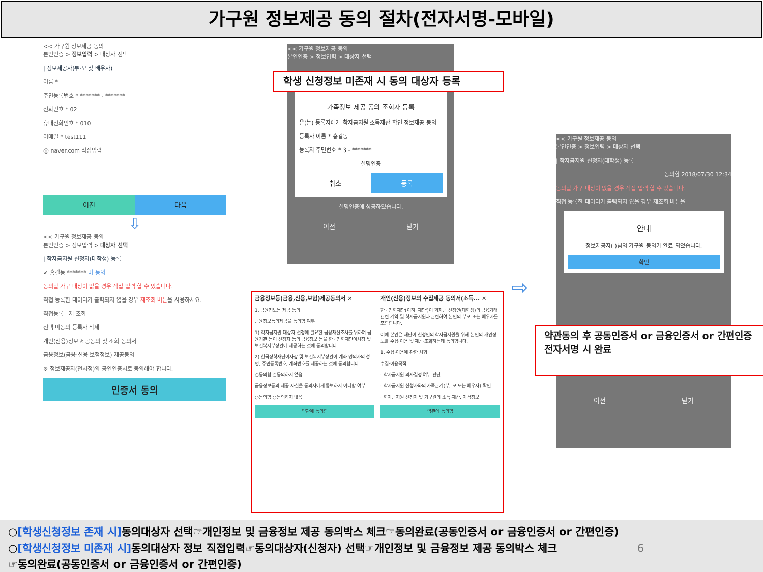가구원 정보제공 동의 절차(전자서명-모바일)
<< 가구원 정보제공 동의
본인인증 > 정보입력 > 대상자 선택
| 정보제공자(부·모 및 배우자)
이름 *
주민등록번호 * ******* - *******
전화번호 * 02
휴대전화번호 * 010
이메일 * test111
@ naver.com 직접입력
이전 다음
⇩
<< 가구원 정보제공 동의
본인인증 > 정보입력 > 대상자 선택
| 학자금지원 신청자(대학생) 등록
✔ 홍길동 ******* 미 동의
동의할 가구 대상이 없을 경우 직접 입력 할 수 있습니다.
직접 등록한 데이터가 출력되지 않을 경우 재조회 버튼을 사용하세요.
직접등록 재 조회
선택 미동의 등록자 삭제
개인(신용)정보 제공동의 및 조회 동의서
금융정보(금융·신용·보험정보) 제공동의
※ 정보제공자(천서정)의 공인인증서로 동의해야 합니다.
인증서 동의
<< 가구원 정보제공 동의
본인인증 > 정보입력 > 대상자 선택
가족정보 제공 동의 조회자 등록
은(는) 등록자에게 학자금지원 소득재산 확인 정보제공 동의
등록자 이름 * 홍길동
등록자 주민번호 * 3 - *******
실명인증
취소 등록
실명인증에 성공하였습니다.
이전 닫기
학생 신청정보 미존재 시 동의 대상자 등록
금융정보등(금융,신용,보험)제공동의서 ✕
1. 금융정보등 제공 동의
금융정보등의제공을 동의함 여부
1) 학자금지원 대상자 선정에 필요한 금융재산조사를 위하여 금융기관 등이 신청자 등의 금융정보 등을 한국장학재단이사장 및 보건복지부장관에 제공하는 것에 동의합니다.
2) 한국장학재단이사장 및 보건복지부장관이 계좌 명의자의 성명, 주민등록번호, 계좌번호를 제공하는 것에 동의합니다.
○동의함 ○동의하지 않음
금융정보등의 제공 사실을 동의자에게 통보하지 아니함 여부
○동의함 ○동의하지 않음
약관에 동의함
개인(신용)정보의 수집제공 동의서(소득... ✕
한국장학재단(이하 '재단')이 학자금 신청인(대학생)의 금융거래관련 계약 및 학자금지원과 관련하여 본인의 부모 또는 배우자를 포함합니다.
이에 본인은 재단이 신청인의 학자금지원을 위해 본인의 개인정보를 수집·이용 및 제공·조회하는데 동의합니다.
1. 수집·이용에 관한 사항
수집·이용목적
· 학자금지원 의사결정 여부 판단
· 학자금지원 신청자와의 가족관계(부, 모 또는 배우자) 확인
· 학자금지원 신청자 및 가구원의 소득·재산, 자격정보
약관에 동의함
⇨
<< 가구원 정보제공 동의
본인인증 > 정보입력 > 대상자 선택
| 학자금지원 신청자(대학생) 등록
동의함 2018/07/30 12:34
동의할 가구 대상이 없을 경우 직접 입력 할 수 있습니다.
직접 등록한 데이터가 출력되지 않을 경우 재조회 버튼을
안내
정보제공자( )님의 가구원 동의가 완료 되었습니다.
확인
이전 닫기
약관동의 후 공동인증서 or 금융인증서 or 간편인증
전자서명 시 완료
○[학생신청정보 존재 시] 동의대상자 선택☞개인정보 및 금융정보 제공 동의박스 체크☞동의완료(공동인증서 or 금융인증서 or 간편인증)
○[학생신청정보 미존재 시] 동의대상자 정보 직접입력☞동의대상자(신청자) 선택☞개인정보 및 금융정보 제공 동의박스 체크 6
☞동의완료(공동인증서 or 금융인증서 or 간편인증)